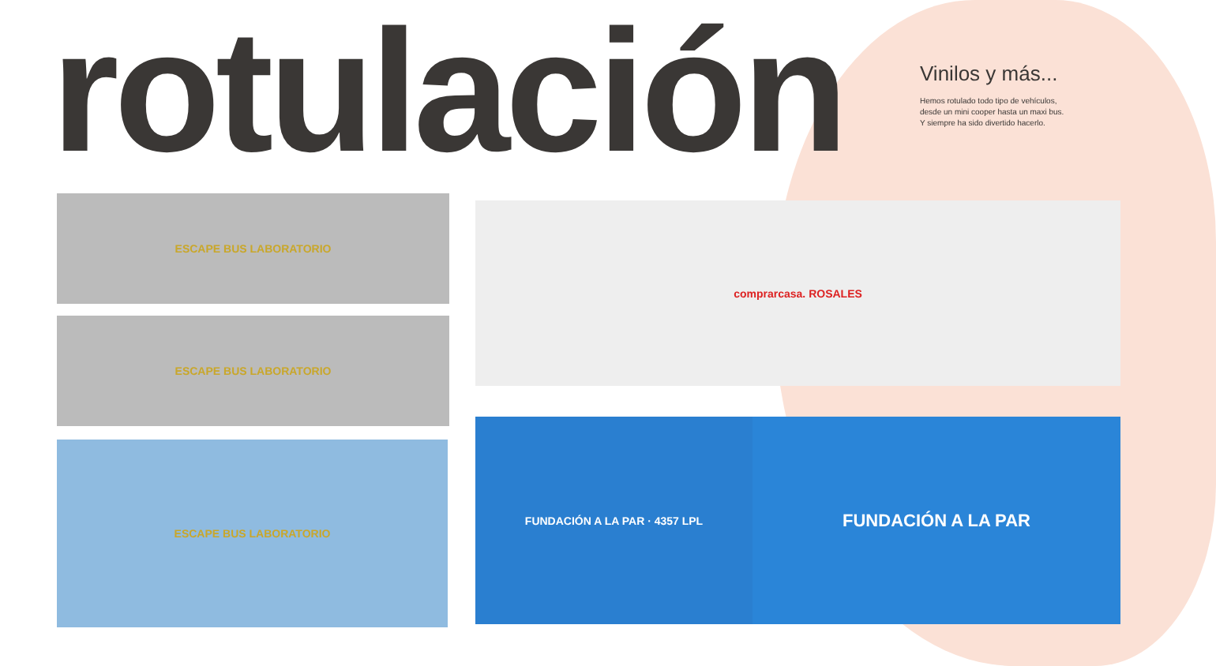rotulación
Vinilos y más...
Hemos rotulado todo tipo de vehículos,
desde un mini cooper hasta un maxi bus.
Y siempre ha sido divertido hacerlo.
ESCAPE BUS LABORATORIO
ESCAPE BUS LABORATORIO
ESCAPE BUS LABORATORIO
comprarcasa. ROSALES
FUNDACIÓN A LA PAR · 4357 LPL FUNDACIÓN A LA PAR